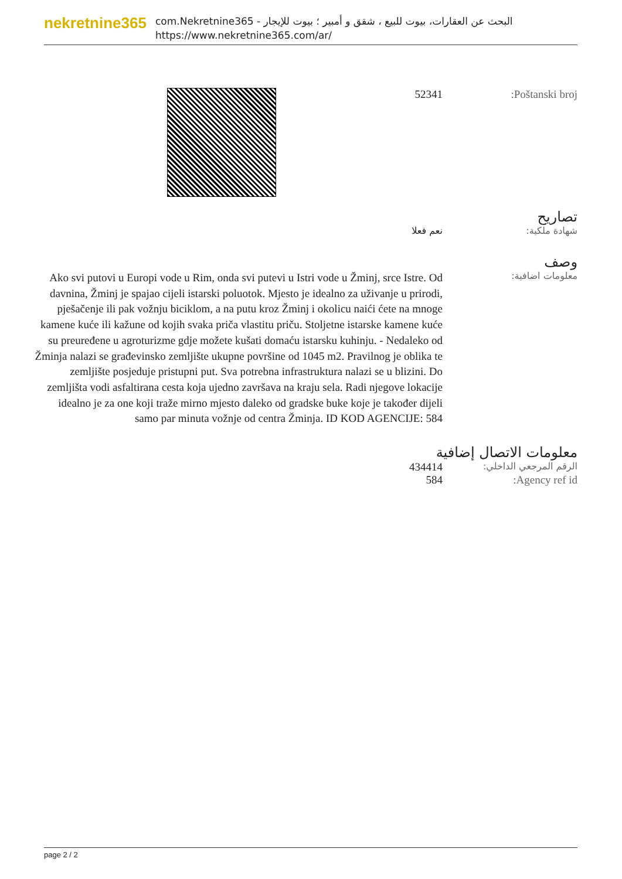nekretnine365
البحث عن العقارات، بيوت للبيع ، شقق و أمبير ؛ بيوت للإيجار - com.Nekretnine365
https://www.nekretnine365.com/ar/
Poštanski broj: 52341
تصاريح
شهادة ملكية: نعم فعلا
وصف
معلومات اضافية:
Ako svi putovi u Europi vode u Rim, onda svi putevi u Istri vode u Žminj, srce Istre. Od davnina, Žminj je spajao cijeli istarski poluotok. Mjesto je idealno za uživanje u prirodi, pješačenje ili pak vožnju biciklom, a na putu kroz Žminj i okolicu naići ćete na mnoge kamene kuće ili kažune od kojih svaka priča vlastitu priču. Stoljetne istarske kamene kuće su preuređene u agroturizme gdje možete kušati domaću istarsku kuhinju. - Nedaleko od Žminja nalazi se građevinsko zemljište ukupne površine od 1045 m2. Pravilnog je oblika te zemljište posjeduje pristupni put. Sva potrebna infrastruktura nalazi se u blizini. Do zemljišta vodi asfaltirana cesta koja ujedno završava na kraju sela. Radi njegove lokacije idealno je za one koji traže mirno mjesto daleko od gradske buke koje je također dijeli samo par minuta vožnje od centra Žminja. ID KOD AGENCIJE: 584
معلومات الاتصال إضافية
الرقم المرجعي الداخلي:
434414
Agency ref id: 584
page 2 / 2